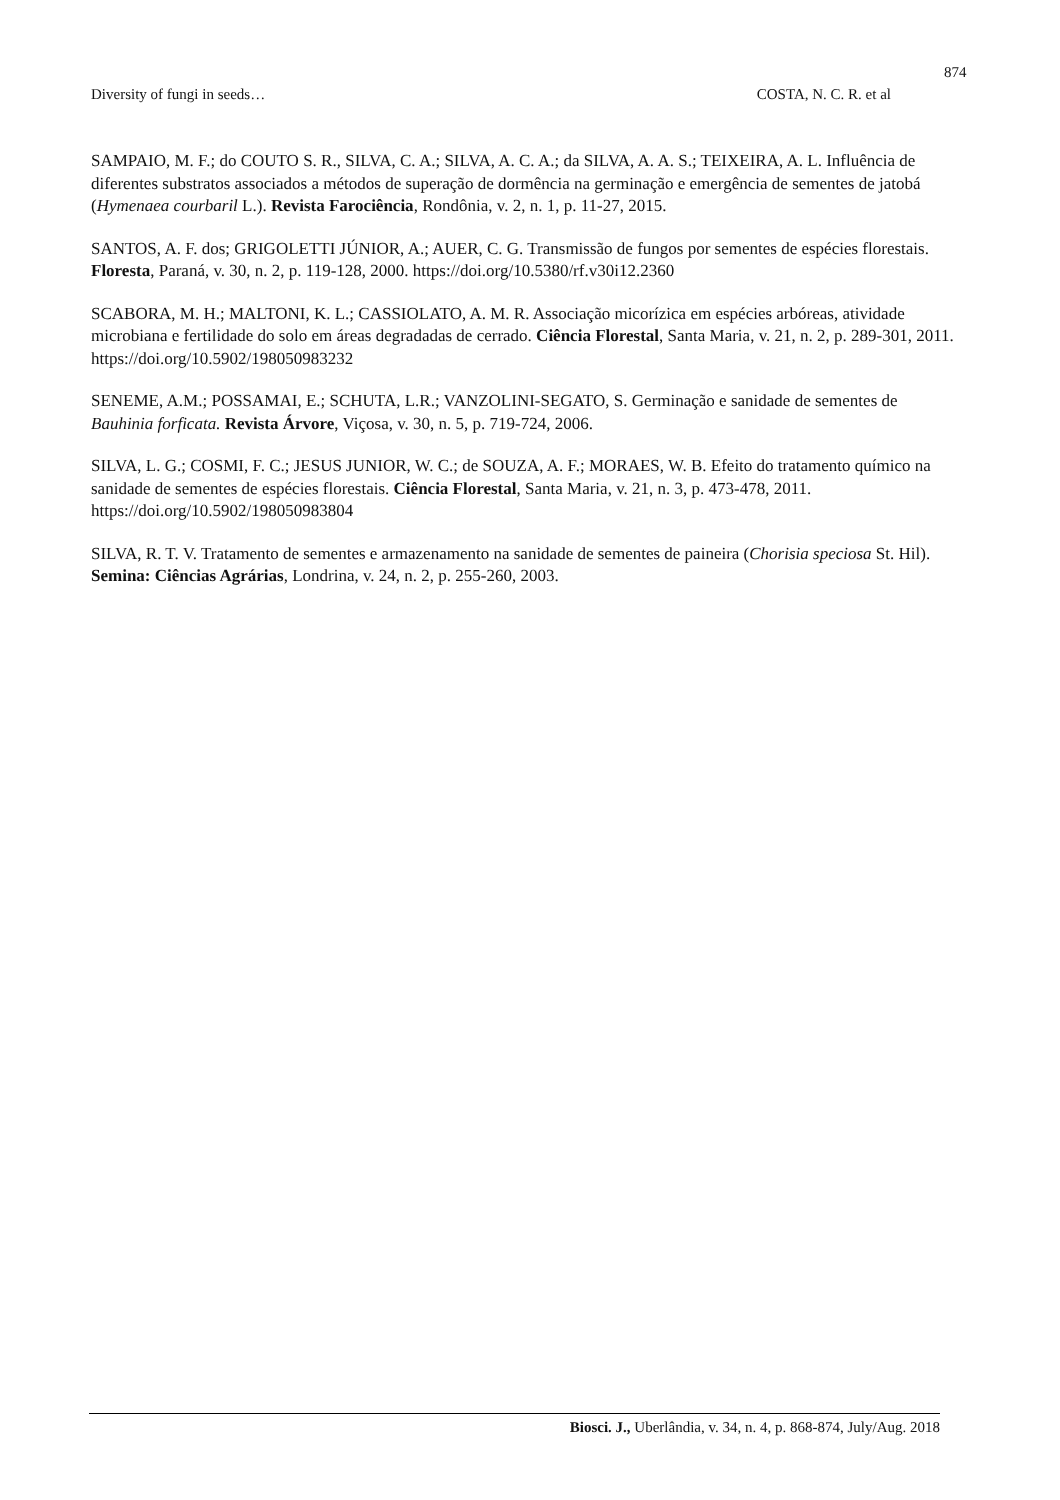874
Diversity of fungi in seeds… COSTA, N. C. R. et al
SAMPAIO, M. F.; do COUTO S. R., SILVA, C. A.; SILVA, A. C. A.; da SILVA, A. A. S.; TEIXEIRA, A. L. Influência de diferentes substratos associados a métodos de superação de dormência na germinação e emergência de sementes de jatobá (Hymenaea courbaril L.). Revista Farociência, Rondônia, v. 2, n. 1, p. 11-27, 2015.
SANTOS, A. F. dos; GRIGOLETTI JÚNIOR, A.; AUER, C. G. Transmissão de fungos por sementes de espécies florestais. Floresta, Paraná, v. 30, n. 2, p. 119-128, 2000. https://doi.org/10.5380/rf.v30i12.2360
SCABORA, M. H.; MALTONI, K. L.; CASSIOLATO, A. M. R. Associação micorízica em espécies arbóreas, atividade microbiana e fertilidade do solo em áreas degradadas de cerrado. Ciência Florestal, Santa Maria, v. 21, n. 2, p. 289-301, 2011. https://doi.org/10.5902/198050983232
SENEME, A.M.; POSSAMAI, E.; SCHUTA, L.R.; VANZOLINI-SEGATO, S. Germinação e sanidade de sementes de Bauhinia forficata. Revista Árvore, Viçosa, v. 30, n. 5, p. 719-724, 2006.
SILVA, L. G.; COSMI, F. C.; JESUS JUNIOR, W. C.; de SOUZA, A. F.; MORAES, W. B. Efeito do tratamento químico na sanidade de sementes de espécies florestais. Ciência Florestal, Santa Maria, v. 21, n. 3, p. 473-478, 2011. https://doi.org/10.5902/198050983804
SILVA, R. T. V. Tratamento de sementes e armazenamento na sanidade de sementes de paineira (Chorisia speciosa St. Hil). Semina: Ciências Agrárias, Londrina, v. 24, n. 2, p. 255-260, 2003.
Biosci. J., Uberlândia, v. 34, n. 4, p. 868-874, July/Aug. 2018